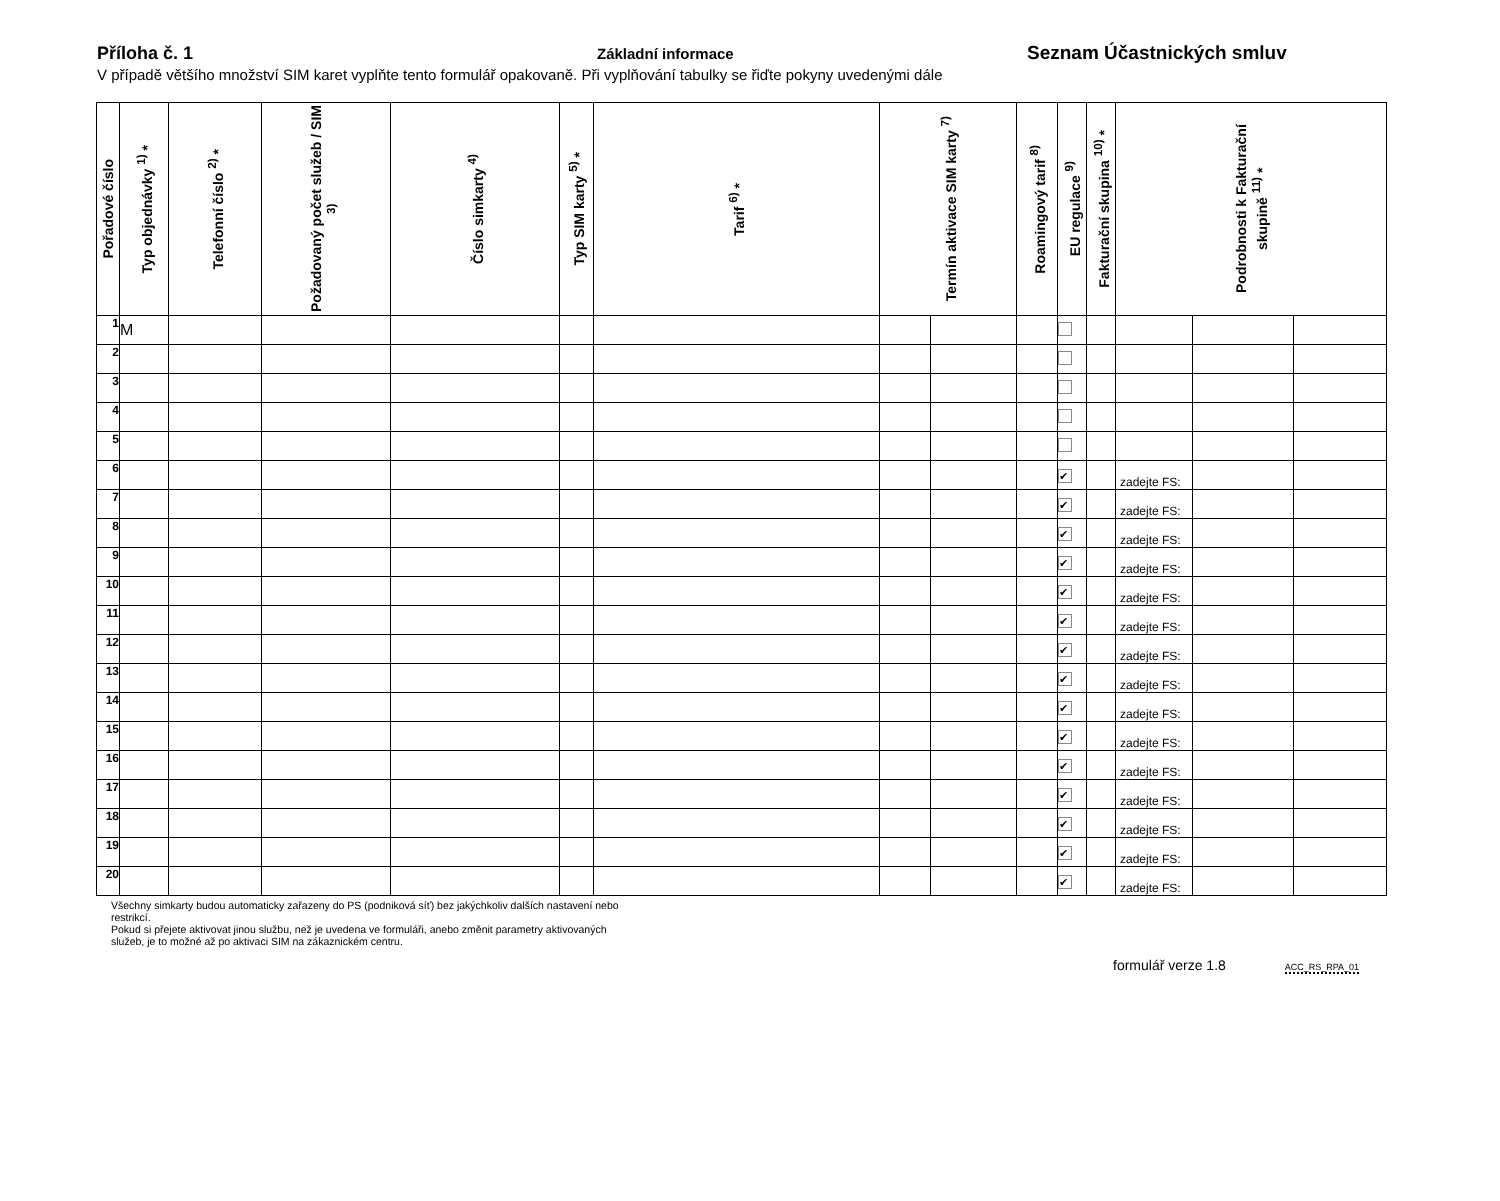Příloha č. 1 Základní informace Seznam Účastnických smluv
V případě většího množství SIM karet vyplňte tento formulář opakovaně. Při vyplňování tabulky se řiďte pokyny uvedenými dále
| Pořadové číslo | Typ objednávky <sup>1)</sup> * | Telefonní číslo <sup>2)</sup> * | Požadovaný počet služeb / SIM <sup>3)</sup> | Číslo simkarty <sup>4)</sup> | Typ SIM karty <sup>5)</sup> * | Tarif <sup>6)</sup> * | Termín aktivace SIM karty <sup>7)</sup> | | Roamingový tarif <sup>8)</sup> | EU regulace <sup>9)</sup> | Fakturační skupina <sup>10)</sup> * | Podrobnosti k Fakturační skupině <sup>11)</sup> * | | |
| --- | --- | --- | --- | --- | --- | --- | --- | --- | --- | --- | --- | --- | --- | --- |
| 1 | M | | | | | | | | | | | | | |
| 2 | | | | | | | | | | | | | | |
| 3 | | | | | | | | | | | | | | |
| 4 | | | | | | | | | | | | | | |
| 5 | | | | | | | | | | | | | | |
| 6 | | | | | | | | | | ✔ | | zadejte FS: | | |
| 7 | | | | | | | | | | ✔ | | zadejte FS: | | |
| 8 | | | | | | | | | | ✔ | | zadejte FS: | | |
| 9 | | | | | | | | | | ✔ | | zadejte FS: | | |
| 10 | | | | | | | | | | ✔ | | zadejte FS: | | |
| 11 | | | | | | | | | | ✔ | | zadejte FS: | | |
| 12 | | | | | | | | | | ✔ | | zadejte FS: | | |
| 13 | | | | | | | | | | ✔ | | zadejte FS: | | |
| 14 | | | | | | | | | | ✔ | | zadejte FS: | | |
| 15 | | | | | | | | | | ✔ | | zadejte FS: | | |
| 16 | | | | | | | | | | ✔ | | zadejte FS: | | |
| 17 | | | | | | | | | | ✔ | | zadejte FS: | | |
| 18 | | | | | | | | | | ✔ | | zadejte FS: | | |
| 19 | | | | | | | | | | ✔ | | zadejte FS: | | |
| 20 | | | | | | | | | | ✔ | | zadejte FS: | | |
Všechny simkarty budou automaticky zařazeny do PS (podniková síť) bez jakýchkoliv dalších nastavení nebo restrikcí.
Pokud si přejete aktivovat jinou službu, než je uvedena ve formuláři, anebo změnit parametry aktivovaných služeb, je to možné až po aktivaci SIM na zákaznickém centru.
formulář verze 1.8 ACC_RS_RPA_01